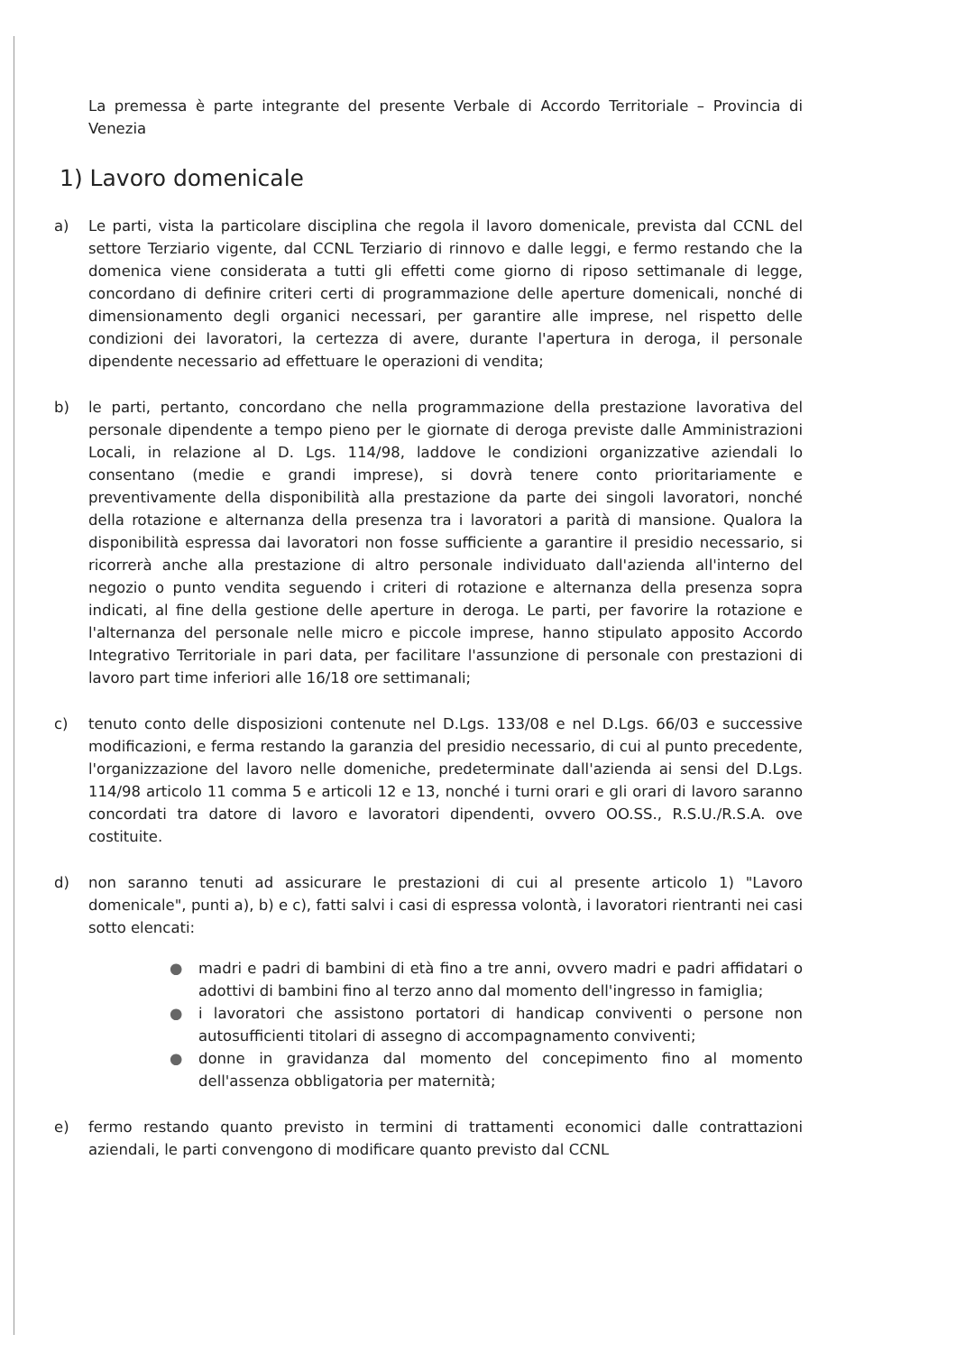La premessa è parte integrante del presente Verbale di Accordo Territoriale – Provincia di Venezia
1) Lavoro domenicale
a) Le parti, vista la particolare disciplina che regola il lavoro domenicale, prevista dal CCNL del settore Terziario vigente, dal CCNL Terziario di rinnovo e dalle leggi, e fermo restando che la domenica viene considerata a tutti gli effetti come giorno di riposo settimanale di legge, concordano di definire criteri certi di programmazione delle aperture domenicali, nonché di dimensionamento degli organici necessari, per garantire alle imprese, nel rispetto delle condizioni dei lavoratori, la certezza di avere, durante l'apertura in deroga, il personale dipendente necessario ad effettuare le operazioni di vendita;
b) le parti, pertanto, concordano che nella programmazione della prestazione lavorativa del personale dipendente a tempo pieno per le giornate di deroga previste dalle Amministrazioni Locali, in relazione al D. Lgs. 114/98, laddove le condizioni organizzative aziendali lo consentano (medie e grandi imprese), si dovrà tenere conto prioritariamente e preventivamente della disponibilità alla prestazione da parte dei singoli lavoratori, nonché della rotazione e alternanza della presenza tra i lavoratori a parità di mansione. Qualora la disponibilità espressa dai lavoratori non fosse sufficiente a garantire il presidio necessario, si ricorrerà anche alla prestazione di altro personale individuato dall'azienda all'interno del negozio o punto vendita seguendo i criteri di rotazione e alternanza della presenza sopra indicati, al fine della gestione delle aperture in deroga. Le parti, per favorire la rotazione e l'alternanza del personale nelle micro e piccole imprese, hanno stipulato apposito Accordo Integrativo Territoriale in pari data, per facilitare l'assunzione di personale con prestazioni di lavoro part time inferiori alle 16/18 ore settimanali;
c) tenuto conto delle disposizioni contenute nel D.Lgs. 133/08 e nel D.Lgs. 66/03 e successive modificazioni, e ferma restando la garanzia del presidio necessario, di cui al punto precedente, l'organizzazione del lavoro nelle domeniche, predeterminate dall'azienda ai sensi del D.Lgs. 114/98 articolo 11 comma 5 e articoli 12 e 13, nonché i turni orari e gli orari di lavoro saranno concordati tra datore di lavoro e lavoratori dipendenti, ovvero OO.SS., R.S.U./R.S.A. ove costituite.
d) non saranno tenuti ad assicurare le prestazioni di cui al presente articolo 1) "Lavoro domenicale", punti a), b) e c), fatti salvi i casi di espressa volontà, i lavoratori rientranti nei casi sotto elencati:
● madri e padri di bambini di età fino a tre anni, ovvero madri e padri affidatari o adottivi di bambini fino al terzo anno dal momento dell'ingresso in famiglia;
● i lavoratori che assistono portatori di handicap conviventi o persone non autosufficienti titolari di assegno di accompagnamento conviventi;
● donne in gravidanza dal momento del concepimento fino al momento dell'assenza obbligatoria per maternità;
e) fermo restando quanto previsto in termini di trattamenti economici dalle contrattazioni aziendali, le parti convengono di modificare quanto previsto dal CCNL